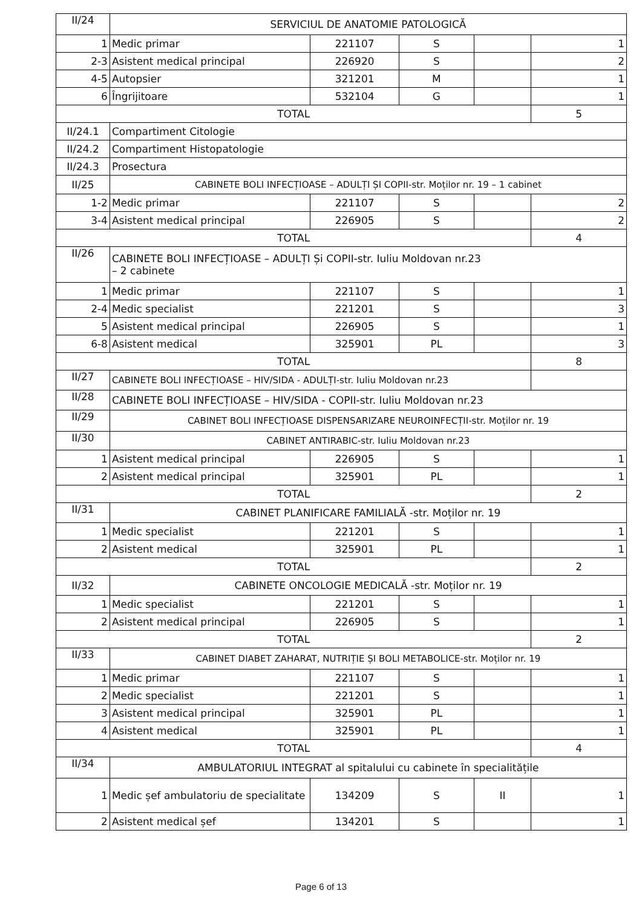| II/24 | SERVICIUL DE ANATOMIE PATOLOGICĂ | | | | |
| 1 | Medic primar | 221107 | S | | 1 |
| 2-3 | Asistent medical principal | 226920 | S | | 2 |
| 4-5 | Autopsier | 321201 | M | | 1 |
| 6 | Îngrijitoare | 532104 | G | | 1 |
| TOTAL | | | | | 5 |
| II/24.1 | Compartiment Citologie | | | | |
| II/24.2 | Compartiment Histopatologie | | | | |
| II/24.3 | Prosectura | | | | |
| II/25 | CABINETE BOLI INFECȚIOASE – ADULȚI ȘI COPII-str. Moților nr. 19 – 1 cabinet | | | | |
| 1-2 | Medic primar | 221107 | S | | 2 |
| 3-4 | Asistent medical principal | 226905 | S | | 2 |
| TOTAL | | | | | 4 |
| II/26 | CABINETE BOLI INFECȚIOASE – ADULȚI Și COPII-str. Iuliu Moldovan nr.23 – 2 cabinete | | | | |
| 1 | Medic primar | 221107 | S | | 1 |
| 2-4 | Medic specialist | 221201 | S | | 3 |
| 5 | Asistent medical principal | 226905 | S | | 1 |
| 6-8 | Asistent medical | 325901 | PL | | 3 |
| TOTAL | | | | | 8 |
| II/27 | CABINETE BOLI INFECȚIOASE – HIV/SIDA - ADULȚI-str. Iuliu Moldovan nr.23 | | | | |
| II/28 | CABINETE BOLI INFECȚIOASE – HIV/SIDA - COPII-str. Iuliu Moldovan nr.23 | | | | |
| II/29 | CABINET BOLI INFECȚIOASE DISPENSARIZARE NEUROINFECȚII-str. Moților nr. 19 | | | | |
| II/30 | CABINET ANTIRABIC-str. Iuliu Moldovan nr.23 | | | | |
| 1 | Asistent medical principal | 226905 | S | | 1 |
| 2 | Asistent medical principal | 325901 | PL | | 1 |
| TOTAL | | | | | 2 |
| II/31 | CABINET PLANIFICARE FAMILIALĂ -str. Moților nr. 19 | | | | |
| 1 | Medic specialist | 221201 | S | | 1 |
| 2 | Asistent medical | 325901 | PL | | 1 |
| TOTAL | | | | | 2 |
| II/32 | CABINETE ONCOLOGIE MEDICALĂ -str. Moților nr. 19 | | | | |
| 1 | Medic specialist | 221201 | S | | 1 |
| 2 | Asistent medical principal | 226905 | S | | 1 |
| TOTAL | | | | | 2 |
| II/33 | CABINET DIABET ZAHARAT, NUTRIȚIE ȘI BOLI METABOLICE-str. Moților nr. 19 | | | | |
| 1 | Medic primar | 221107 | S | | 1 |
| 2 | Medic specialist | 221201 | S | | 1 |
| 3 | Asistent medical principal | 325901 | PL | | 1 |
| 4 | Asistent medical | 325901 | PL | | 1 |
| TOTAL | | | | | 4 |
| II/34 | AMBULATORIUL INTEGRAT al spitalului cu cabinete în specialitățile | | | | |
| 1 | Medic șef ambulatoriu de specialitate | 134209 | S | II | 1 |
| 2 | Asistent medical șef | 134201 | S | | 1 |
Page 6 of 13